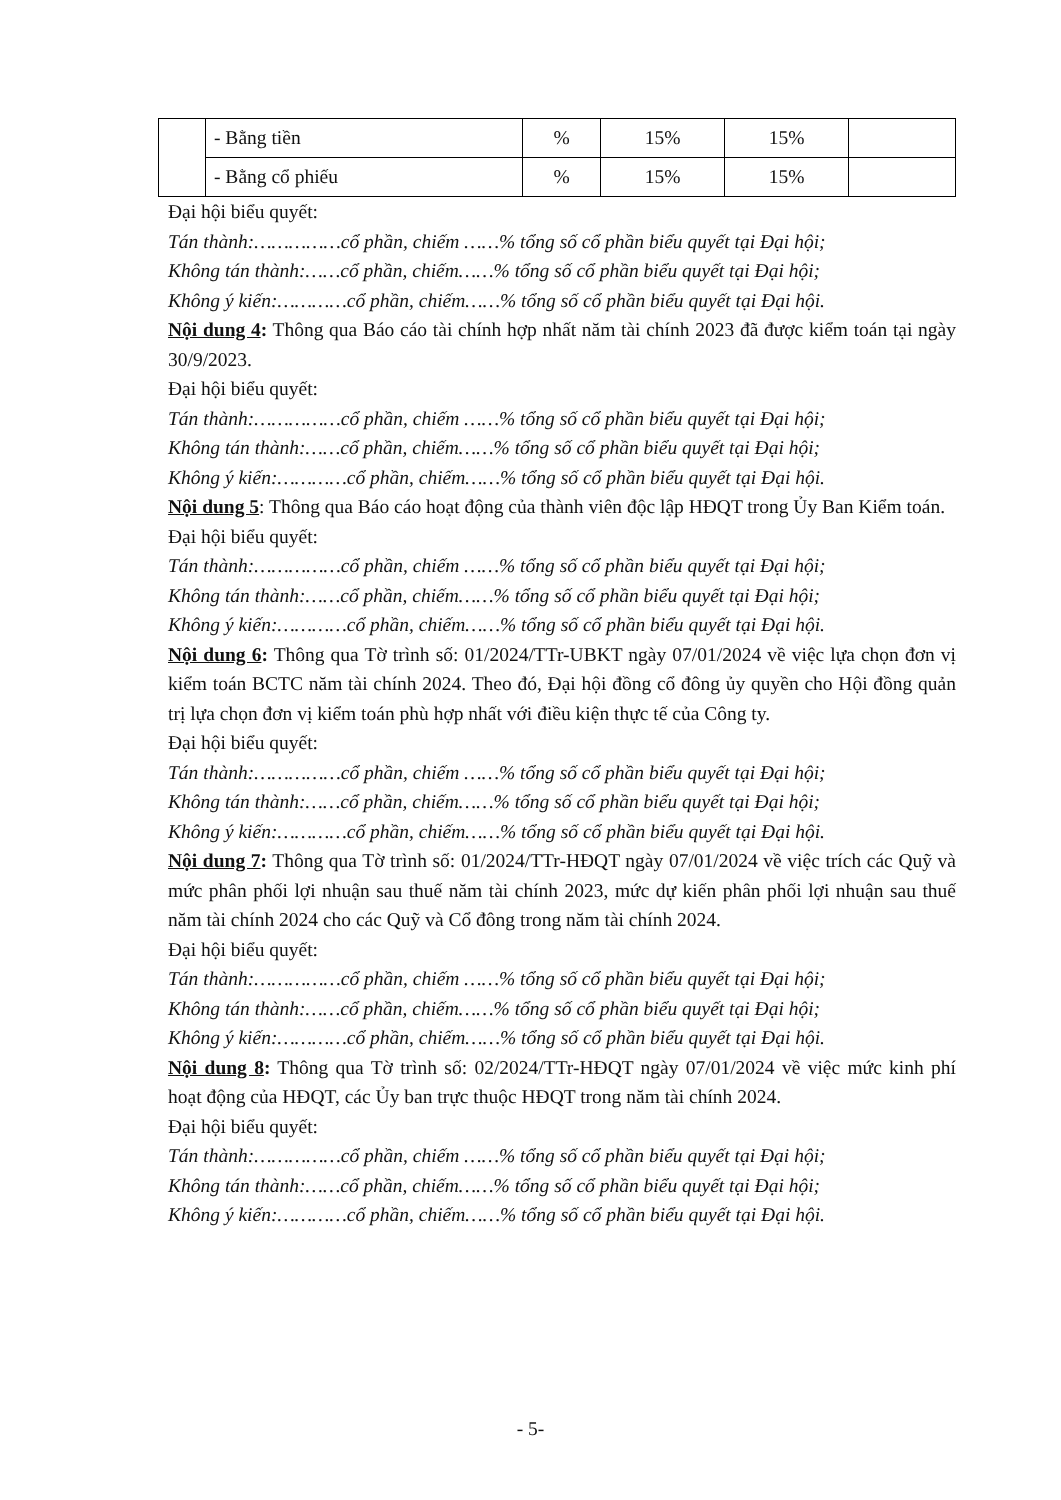| | - Bằng tiền | % | 15% | 15% | |
| | - Bằng cổ phiếu | % | 15% | 15% | |
Đại hội biểu quyết:
Tán thành:……………cổ phần, chiếm ……% tổng số cổ phần biểu quyết tại Đại hội;
Không tán thành:……cổ phần, chiếm……% tổng số cổ phần biểu quyết tại Đại hội;
Không ý kiến:…………cổ phần, chiếm……% tổng số cổ phần biểu quyết tại Đại hội.
Nội dung 4: Thông qua Báo cáo tài chính hợp nhất năm tài chính 2023 đã được kiểm toán tại ngày 30/9/2023.
Đại hội biểu quyết:
Tán thành:……………cổ phần, chiếm ……% tổng số cổ phần biểu quyết tại Đại hội;
Không tán thành:……cổ phần, chiếm……% tổng số cổ phần biểu quyết tại Đại hội;
Không ý kiến:…………cổ phần, chiếm……% tổng số cổ phần biểu quyết tại Đại hội.
Nội dung 5: Thông qua Báo cáo hoạt động của thành viên độc lập HĐQT trong Ủy Ban Kiểm toán.
Đại hội biểu quyết:
Tán thành:……………cổ phần, chiếm ……% tổng số cổ phần biểu quyết tại Đại hội;
Không tán thành:……cổ phần, chiếm……% tổng số cổ phần biểu quyết tại Đại hội;
Không ý kiến:…………cổ phần, chiếm……% tổng số cổ phần biểu quyết tại Đại hội.
Nội dung 6: Thông qua Tờ trình số: 01/2024/TTr-UBKT ngày 07/01/2024 về việc lựa chọn đơn vị kiểm toán BCTC năm tài chính 2024. Theo đó, Đại hội đồng cổ đông ủy quyền cho Hội đồng quản trị lựa chọn đơn vị kiểm toán phù hợp nhất với điều kiện thực tế của Công ty.
Đại hội biểu quyết:
Tán thành:……………cổ phần, chiếm ……% tổng số cổ phần biểu quyết tại Đại hội;
Không tán thành:……cổ phần, chiếm……% tổng số cổ phần biểu quyết tại Đại hội;
Không ý kiến:…………cổ phần, chiếm……% tổng số cổ phần biểu quyết tại Đại hội.
Nội dung 7: Thông qua Tờ trình số: 01/2024/TTr-HĐQT ngày 07/01/2024 về việc trích các Quỹ và mức phân phối lợi nhuận sau thuế năm tài chính 2023, mức dự kiến phân phối lợi nhuận sau thuế năm tài chính 2024 cho các Quỹ và Cổ đông trong năm tài chính 2024.
Đại hội biểu quyết:
Tán thành:……………cổ phần, chiếm ……% tổng số cổ phần biểu quyết tại Đại hội;
Không tán thành:……cổ phần, chiếm……% tổng số cổ phần biểu quyết tại Đại hội;
Không ý kiến:…………cổ phần, chiếm……% tổng số cổ phần biểu quyết tại Đại hội.
Nội dung 8: Thông qua Tờ trình số: 02/2024/TTr-HĐQT ngày 07/01/2024 về việc mức kinh phí hoạt động của HĐQT, các Ủy ban trực thuộc HĐQT trong năm tài chính 2024.
Đại hội biểu quyết:
Tán thành:……………cổ phần, chiếm ……% tổng số cổ phần biểu quyết tại Đại hội;
Không tán thành:……cổ phần, chiếm……% tổng số cổ phần biểu quyết tại Đại hội;
Không ý kiến:…………cổ phần, chiếm……% tổng số cổ phần biểu quyết tại Đại hội.
- 5-